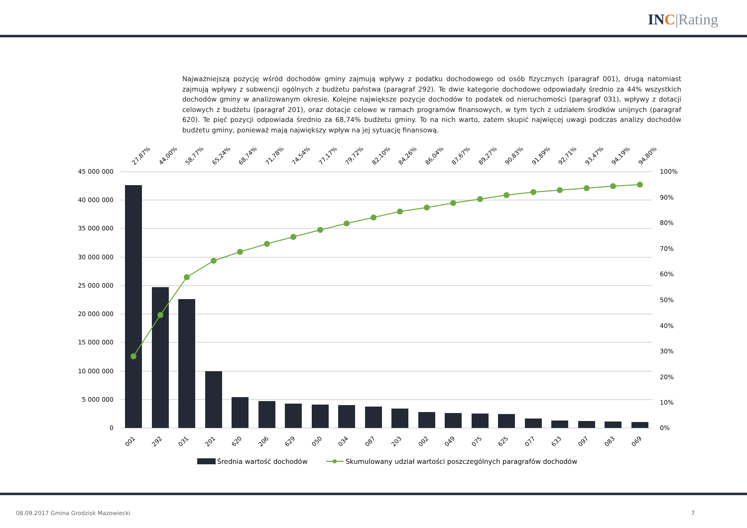INC|Rating
Najważniejszą pozycję wśród dochodów gminy zajmują wpływy z podatku dochodowego od osób fizycznych (paragraf 001), drugą natomiast zajmują wpływy z subwencji ogólnych z budżetu państwa (paragraf 292). Te dwie kategorie dochodowe odpowiadały średnio za 44% wszystkich dochodów gminy w analizowanym okresie. Kolejne największe pozycje dochodów to podatek od nieruchomości (paragraf 031), wpływy z dotacji celowych z budżetu (paragraf 201), oraz dotacje celowe w ramach programów finansowych, w tym tych z udziałem środków unijnych (paragraf 620). Te pięć pozycji odpowiada średnio za 68,74% budżetu gminy. To na nich warto, zatem skupić najwięcej uwagi podczas analizy dochodów budżetu gminy, ponieważ mają największy wpływ na jej sytuację finansową.
45 000 000
40 000 000
35 000 000
30 000 000
25 000 000
20 000 000
15 000 000
10 000 000
5 000 000
0
100%
90%
80%
70%
60%
50%
40%
30%
20%
10%
0%
27,87%
44,00%
58,77%
65,24%
68,74%
71,78%
74,54%
77,17%
79,72%
82,10%
84,26%
86,04%
87,67%
89,27%
90,83%
91,89%
92,71%
93,47%
94,19%
94,80%
001
292
031
201
620
206
629
050
034
087
203
002
049
075
625
077
633
097
083
069
Średnia wartość dochodów
Skumulowany udział wartości poszczególnych paragrafów dochodów
08.09.2017 Gmina Grodzisk Mazowiecki
7